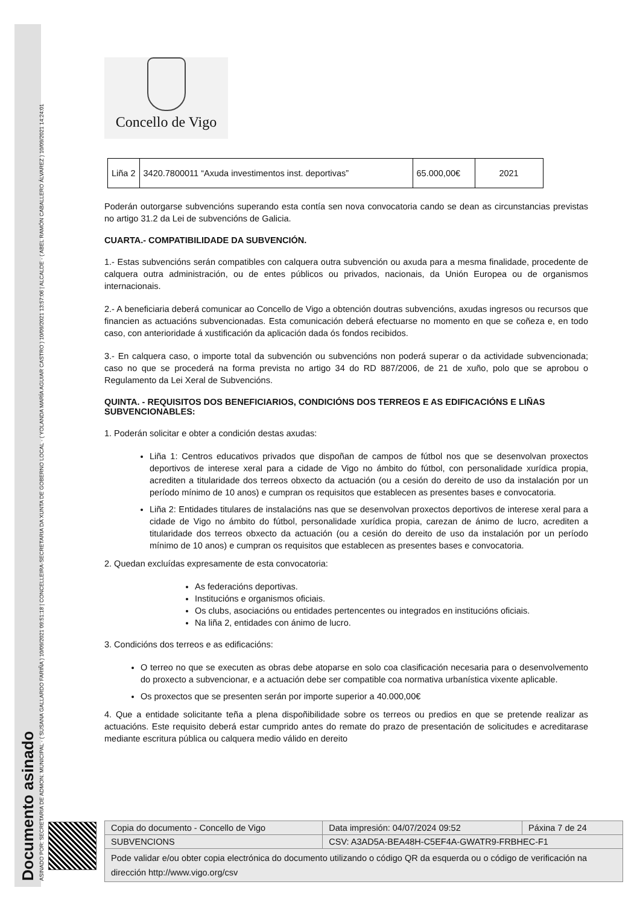Documento asinado
ASINADO POR: SECRETARIA DE ADMON. MUNICIPAL - ( SUSANA GALLARDO FARIÑA ) 10/09/2021 09:51:18 | CONCELLEIRA-SECRETARIA DA XUNTA DE GOBERNO LOCAL - ( YOLANDA MARÍA AGUIAR CASTRO ) 10/09/2021 13:57:06 | ALCALDE - ( ABEL RAMÓN CABALLERO ÁLVAREZ ) 10/09/2021 14:24:01
Concello de Vigo
| Liña 2 | 3420.7800011 “Axuda investimentos inst. deportivas” | 65.000,00€ | 2021 |
Poderán outorgarse subvencións superando esta contía sen nova convocatoria cando se dean as circunstancias previstas no artigo 31.2 da Lei de subvencións de Galicia.
CUARTA.- COMPATIBILIDADE DA SUBVENCIÓN.
1.- Estas subvencións serán compatibles con calquera outra subvención ou axuda para a mesma finalidade, procedente de calquera outra administración, ou de entes públicos ou privados, nacionais, da Unión Europea ou de organismos internacionais.
2.- A beneficiaria deberá comunicar ao Concello de Vigo a obtención doutras subvencións, axudas ingresos ou recursos que financien as actuacións subvencionadas. Esta comunicación deberá efectuarse no momento en que se coñeza e, en todo caso, con anterioridade á xustificación da aplicación dada ós fondos recibidos.
3.- En calquera caso, o importe total da subvención ou subvencións non poderá superar o da actividade subvencionada; caso no que se procederá na forma prevista no artigo 34 do RD 887/2006, de 21 de xuño, polo que se aprobou o Regulamento da Lei Xeral de Subvencións.
QUINTA. - REQUISITOS DOS BENEFICIARIOS, CONDICIÓNS DOS TERREOS E AS EDIFICACIÓNS E LIÑAS SUBVENCIONABLES:
1. Poderán solicitar e obter a condición destas axudas:
Liña 1: Centros educativos privados que dispoñan de campos de fútbol nos que se desenvolvan proxectos deportivos de interese xeral para a cidade de Vigo no ámbito do fútbol, con personalidade xurídica propia, acrediten a titularidade dos terreos obxecto da actuación (ou a cesión do dereito de uso da instalación por un período mínimo de 10 anos) e cumpran os requisitos que establecen as presentes bases e convocatoria.
Liña 2: Entidades titulares de instalacións nas que se desenvolvan proxectos deportivos de interese xeral para a cidade de Vigo no ámbito do fútbol, personalidade xurídica propia, carezan de ánimo de lucro, acrediten a titularidade dos terreos obxecto da actuación (ou a cesión do dereito de uso da instalación por un período mínimo de 10 anos) e cumpran os requisitos que establecen as presentes bases e convocatoria.
2. Quedan excluídas expresamente de esta convocatoria:
As federacións deportivas.
Institucións e organismos oficiais.
Os clubs, asociacións ou entidades pertencentes ou integrados en institucións oficiais.
Na liña 2, entidades con ánimo de lucro.
3. Condicións dos terreos e as edificacións:
O terreo no que se executen as obras debe atoparse en solo coa clasificación necesaria para o desenvolvemento do proxecto a subvencionar, e a actuación debe ser compatible coa normativa urbanística vixente aplicable.
Os proxectos que se presenten serán por importe superior a 40.000,00€
4. Que a entidade solicitante teña a plena dispoñibilidade sobre os terreos ou predios en que se pretende realizar as actuacións. Este requisito deberá estar cumprido antes do remate do prazo de presentación de solicitudes e acreditarase mediante escritura pública ou calquera medio válido en dereito
| Copia do documento - Concello de Vigo | Data impresión: 04/07/2024 09:52 | Páxina 7 de 24 |
| SUBVENCIONS | CSV: A3AD5A-BEA48H-C5EF4A-GWATR9-FRBHEC-F1 | |
| Pode validar e/ou obter copia electrónica do documento utilizando o código QR da esquerda ou o código de verificación na dirección http://www.vigo.org/csv | | |